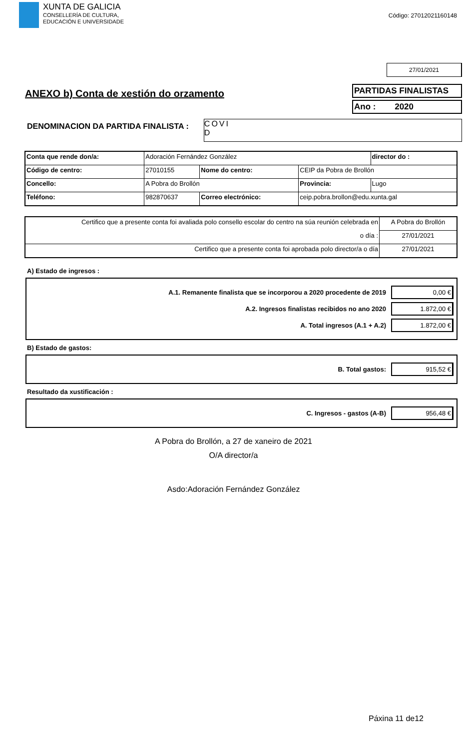XUNTA DE GALICIA
CONSELLERÍA DE CULTURA,
EDUCACIÓN E UNIVERSIDADE
Código: 27012021160148
27/01/2021
ANEXO b) Conta de xestión do orzamento
PARTIDAS FINALISTAS
Ano : 2020
DENOMINACION DA PARTIDA FINALISTA :
COVI
D
| Conta que rende don/a: | Adoración Fernández González | | | | director do : |
| Código de centro: | 27010155 | Nome do centro: | CEIP da Pobra de Brollón | | |
| Concello: | A Pobra do Brollón | | Provincia: | Lugo | |
| Teléfono: | 982870637 | Correo electrónico: | ceip.pobra.brollon@edu.xunta.gal | | |
| Certifico que a presente conta foi avaliada polo consello escolar do centro na súa reunión celebrada en | A Pobra do Brollón |
| o día : | 27/01/2021 |
| Certifico que a presente conta foi aprobada polo director/a o día | 27/01/2021 |
A) Estado de ingresos :
A.1. Remanente finalista que se incorporou a 2020 procedente de 2019 0,00 €
A.2. Ingresos finalistas recibidos no ano 2020 1.872,00 €
A. Total ingresos (A.1 + A.2) 1.872,00 €
B) Estado de gastos:
B. Total gastos: 915,52 €
Resultado da xustificación :
C. Ingresos - gastos (A-B) 956,48 €
A Pobra do Brollón, a 27 de xaneiro de 2021
O/A director/a
Asdo:Adoración Fernández González
Páxina 11 de12